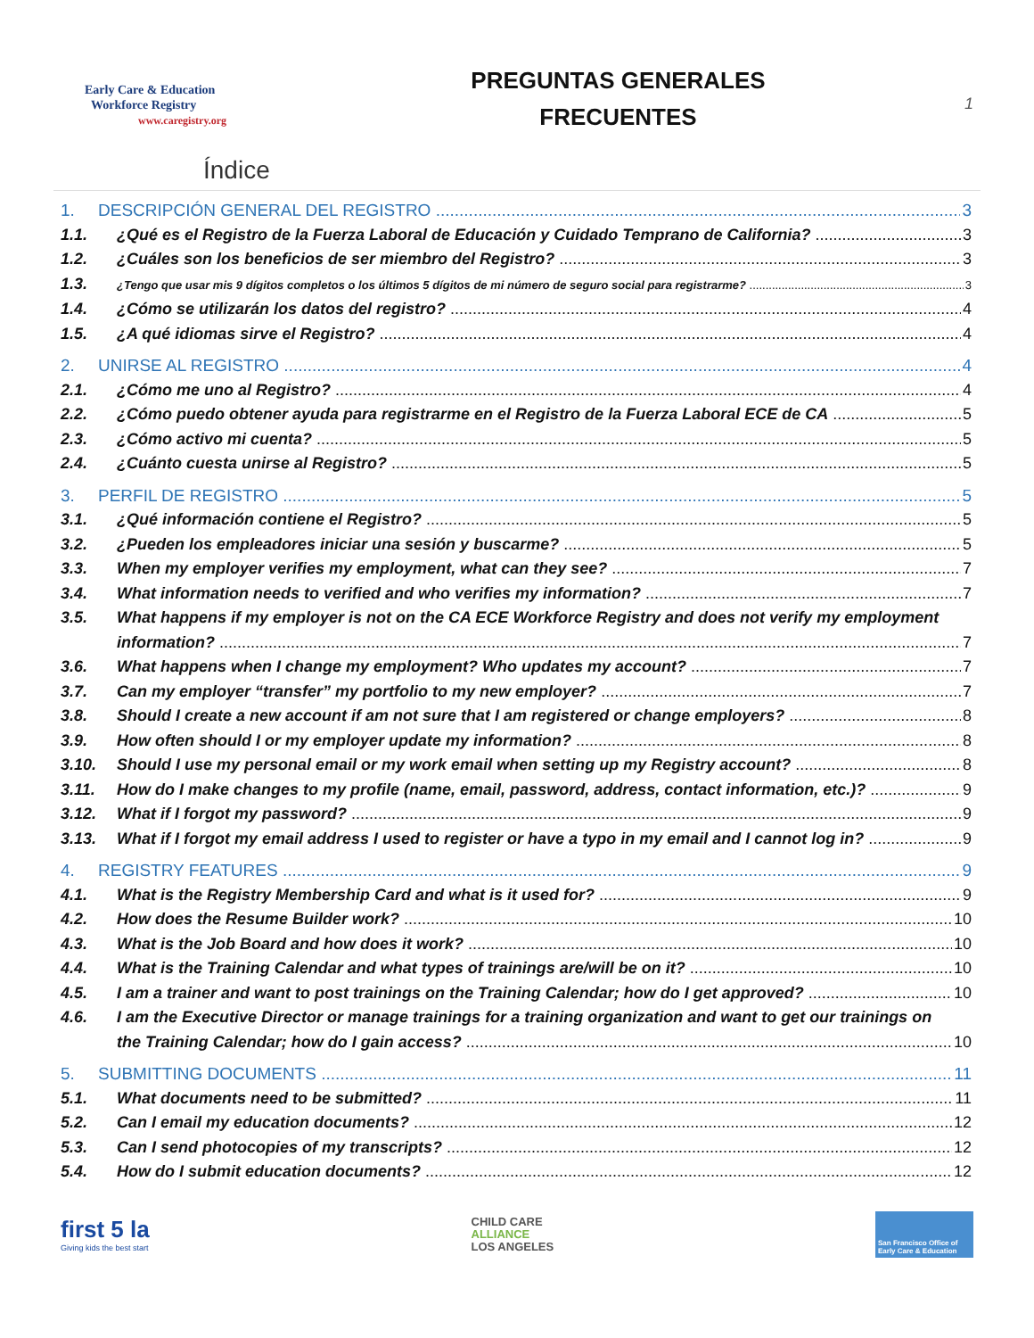Early Care & Education
Workforce Registry
www.caregistry.org
PREGUNTAS GENERALES
FRECUENTES
1
Índice
1. DESCRIPCIÓN GENERAL DEL REGISTRO 3
1.1. ¿Qué es el Registro de la Fuerza Laboral de Educación y Cuidado Temprano de California? 3
1.2. ¿Cuáles son los beneficios de ser miembro del Registro? 3
1.3. ¿Tengo que usar mis 9 dígitos completos o los últimos 5 dígitos de mi número de seguro social para registrarme? 3
1.4. ¿Cómo se utilizarán los datos del registro? 4
1.5. ¿A qué idiomas sirve el Registro? 4
2. UNIRSE AL REGISTRO 4
2.1. ¿Cómo me uno al Registro? 4
2.2. ¿Cómo puedo obtener ayuda para registrarme en el Registro de la Fuerza Laboral ECE de CA 5
2.3. ¿Cómo activo mi cuenta? 5
2.4. ¿Cuánto cuesta unirse al Registro? 5
3. PERFIL DE REGISTRO 5
3.1. ¿Qué información contiene el Registro? 5
3.2. ¿Pueden los empleadores iniciar una sesión y buscarme? 5
3.3. When my employer verifies my employment, what can they see? 7
3.4. What information needs to verified and who verifies my information? 7
3.5. What happens if my employer is not on the CA ECE Workforce Registry and does not verify my employment
information? 7
3.6. What happens when I change my employment? Who updates my account? 7
3.7. Can my employer “transfer” my portfolio to my new employer? 7
3.8. Should I create a new account if am not sure that I am registered or change employers? 8
3.9. How often should I or my employer update my information? 8
3.10. Should I use my personal email or my work email when setting up my Registry account? 8
3.11. How do I make changes to my profile (name, email, password, address, contact information, etc.)? 9
3.12. What if I forgot my password? 9
3.13. What if I forgot my email address I used to register or have a typo in my email and I cannot log in? 9
4. REGISTRY FEATURES 9
4.1. What is the Registry Membership Card and what is it used for? 9
4.2. How does the Resume Builder work? 10
4.3. What is the Job Board and how does it work? 10
4.4. What is the Training Calendar and what types of trainings are/will be on it? 10
4.5. I am a trainer and want to post trainings on the Training Calendar; how do I get approved? 10
4.6. I am the Executive Director or manage trainings for a training organization and want to get our trainings on
the Training Calendar; how do I gain access? 10
5. SUBMITTING DOCUMENTS 11
5.1. What documents need to be submitted? 11
5.2. Can I email my education documents? 12
5.3. Can I send photocopies of my transcripts? 12
5.4. How do I submit education documents? 12
first 5 la
Giving kids the best start
CHILD CARE
ALLIANCE
LOS ANGELES
San Francisco Office of Early Care & Education